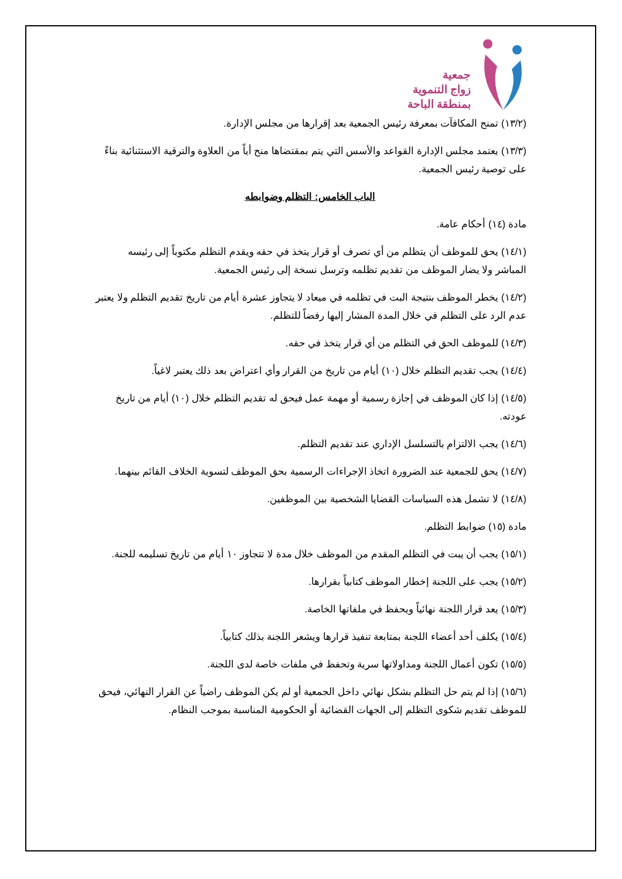جمعية
زواج التنموية
بمنطقة الباحة
(١٣/٢) تمنح المكافآت بمعرفة رئيس الجمعية بعد إقرارها من مجلس الإدارة.
(١٣/٣) يعتمد مجلس الإدارة القواعد والأسس التي يتم بمقتضاها منح أياً من العلاوة والترقية الاستثنائية بناءً على توصية رئيس الجمعية.
الباب الخامس: التظلم وضوابطه
مادة (١٤) أحكام عامة.
(١٤/١) يحق للموظف أن يتظلم من أي تصرف أو قرار يتخذ في حقه ويقدم التظلم مكتوباً إلى رئيسه المباشر ولا يضار الموظف من تقديم تظلمه وترسل نسخة إلى رئيس الجمعية.
(١٤/٢) يخطر الموظف بنتيجة البت في تظلمه في ميعاد لا يتجاوز عشرة أيام من تاريخ تقديم التظلم ولا يعتبر عدم الرد على التظلم في خلال المدة المشار إليها رفضاً للتظلم.
(١٤/٣) للموظف الحق في التظلم من أي قرار يتخذ في حقه.
(١٤/٤) يجب تقديم التظلم خلال (١٠) أيام من تاريخ من القرار وأي اعتراض بعد ذلك يعتبر لاغياً.
(١٤/٥) إذا كان الموظف في إجازة رسمية أو مهمة عمل فيحق له تقديم التظلم خلال (١٠) أيام من تاريخ عودته.
(١٤/٦) يجب الالتزام بالتسلسل الإداري عند تقديم التظلم.
(١٤/٧) يحق للجمعية عند الضرورة اتخاذ الإجراءات الرسمية بحق الموظف لتسوية الخلاف القائم بينهما.
(١٤/٨) لا تشمل هذه السياسات القضايا الشخصية بين الموظفين.
مادة (١٥) ضوابط التظلم.
(١٥/١) يجب أن يبت في التظلم المقدم من الموظف خلال مدة لا تتجاوز ١٠ أيام من تاريخ تسليمه للجنة.
(١٥/٢) يجب على اللجنة إخطار الموظف كتابياً بقرارها.
(١٥/٣) يعد قرار اللجنة نهائياً ويحفظ في ملفاتها الخاصة.
(١٥/٤) يكلف أحد أعضاء اللجنة بمتابعة تنفيذ قرارها ويشعر اللجنة بذلك كتابياً.
(١٥/٥) تكون أعمال اللجنة ومداولاتها سرية وتحفظ في ملفات خاصة لدى اللجنة.
(١٥/٦) إذا لم يتم حل التظلم بشكل نهائي داخل الجمعية أو لم يكن الموظف راضياً عن القرار النهائي، فيحق للموظف تقديم شكوى التظلم إلى الجهات القضائية أو الحكومية المناسبة بموجب النظام.